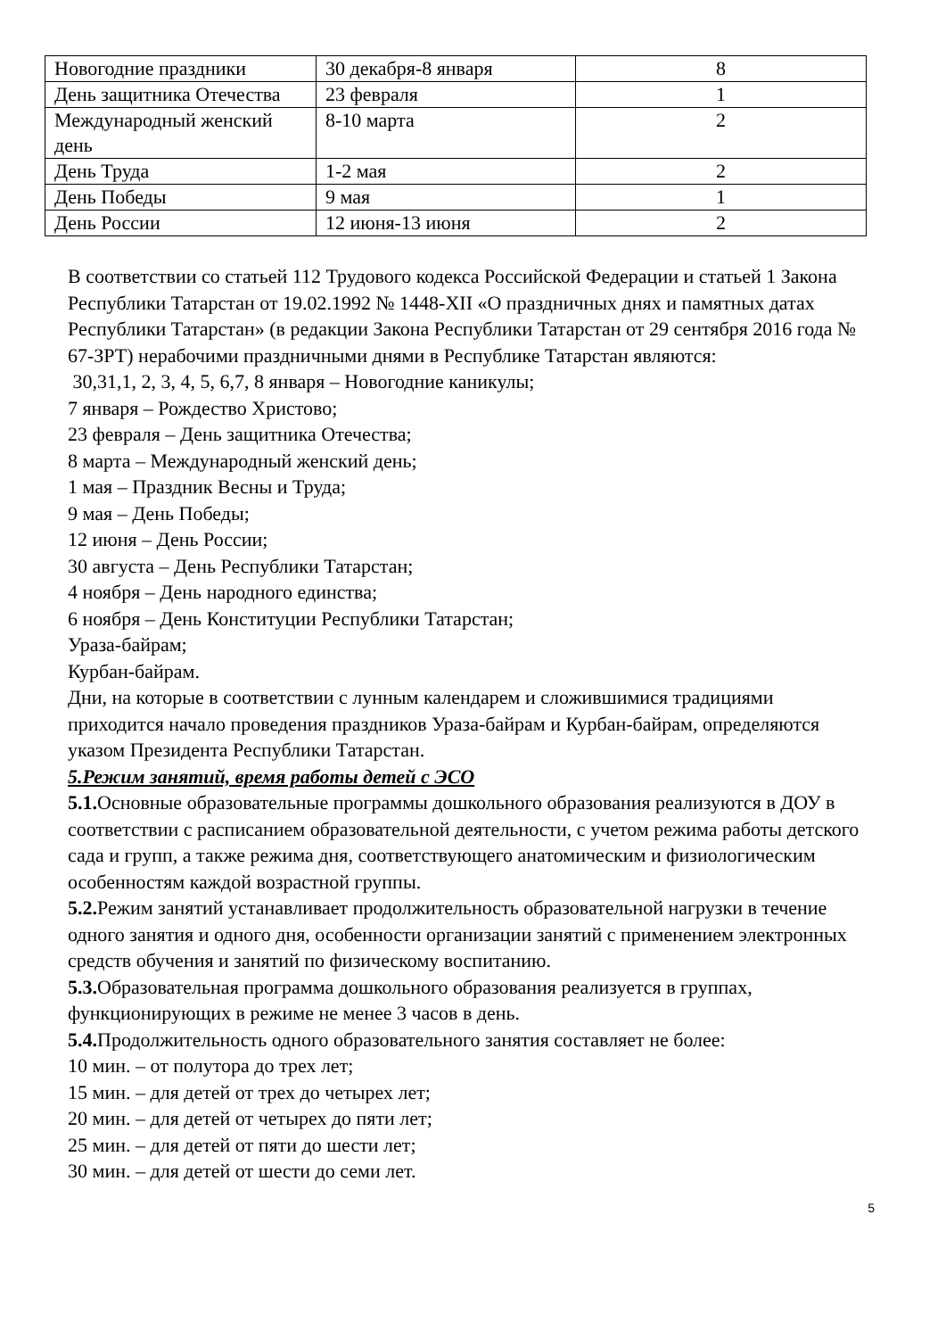| Новогодние праздники | 30 декабря-8 января | 8 |
| День защитника Отечества | 23 февраля | 1 |
| Международный женский день | 8-10 марта | 2 |
| День Труда | 1-2 мая | 2 |
| День Победы | 9 мая | 1 |
| День России | 12 июня-13 июня | 2 |
В соответствии со статьей 112 Трудового кодекса Российской Федерации и статьей 1 Закона Республики Татарстан от 19.02.1992 № 1448-XII «О праздничных днях и памятных датах Республики Татарстан» (в редакции Закона Республики Татарстан от 29 сентября 2016 года № 67-ЗРТ) нерабочими праздничными днями в Республике Татарстан являются:
30,31,1, 2, 3, 4, 5, 6,7, 8 января – Новогодние каникулы;
7 января – Рождество Христово;
23 февраля – День защитника Отечества;
8 марта – Международный женский день;
1 мая – Праздник Весны и Труда;
9 мая – День Победы;
12 июня – День России;
30 августа – День Республики Татарстан;
4 ноября – День народного единства;
6 ноября – День Конституции Республики Татарстан;
Ураза-байрам;
Курбан-байрам.
Дни, на которые в соответствии с лунным календарем и сложившимися традициями приходится начало проведения праздников Ураза-байрам и Курбан-байрам, определяются указом Президента Республики Татарстан.
5.Режим занятий, время работы детей с ЭСО
5.1. Основные образовательные программы дошкольного образования реализуются в ДОУ в соответствии с расписанием образовательной деятельности, с учетом режима работы детского сада и групп, а также режима дня, соответствующего анатомическим и физиологическим особенностям каждой возрастной группы.
5.2. Режим занятий устанавливает продолжительность образовательной нагрузки в течение одного занятия и одного дня, особенности организации занятий с применением электронных средств обучения и занятий по физическому воспитанию.
5.3. Образовательная программа дошкольного образования реализуется в группах, функционирующих в режиме не менее 3 часов в день.
5.4. Продолжительность одного образовательного занятия составляет не более:
10 мин. – от полутора до трех лет;
15 мин. – для детей от трех до четырех лет;
20 мин. – для детей от четырех до пяти лет;
25 мин. – для детей от пяти до шести лет;
30 мин. – для детей от шести до семи лет.
5